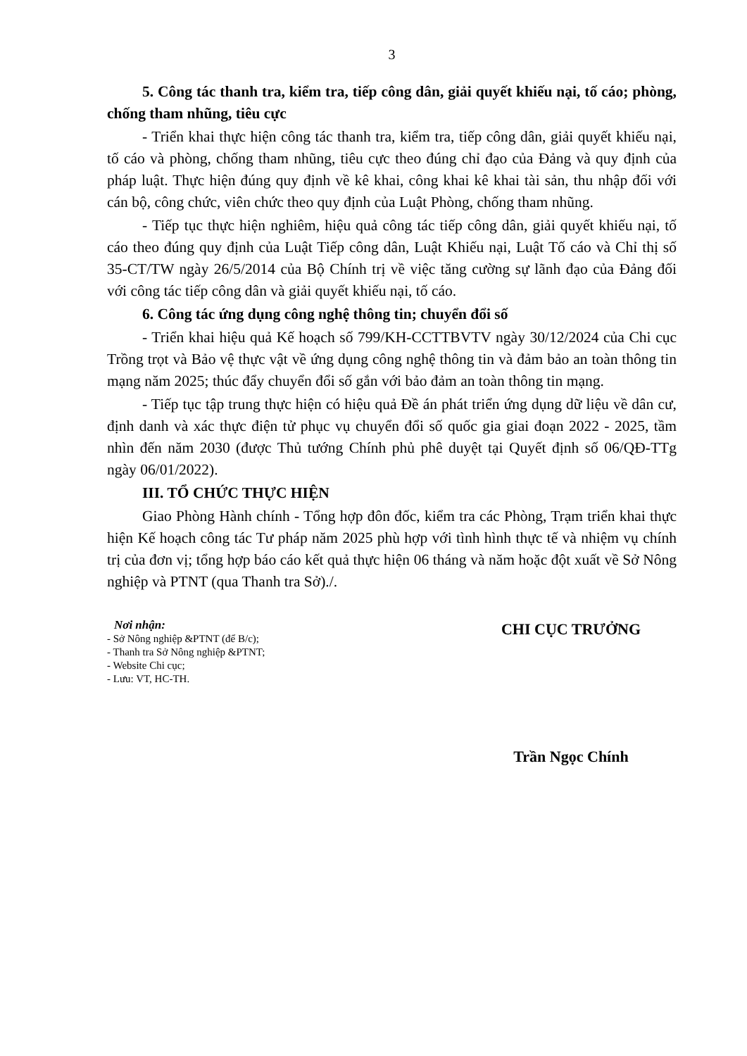3
5. Công tác thanh tra, kiểm tra, tiếp công dân, giải quyết khiếu nại, tố cáo; phòng, chống tham nhũng, tiêu cực
- Triển khai thực hiện công tác thanh tra, kiểm tra, tiếp công dân, giải quyết khiếu nại, tố cáo và phòng, chống tham nhũng, tiêu cực theo đúng chỉ đạo của Đảng và quy định của pháp luật. Thực hiện đúng quy định về kê khai, công khai kê khai tài sản, thu nhập đối với cán bộ, công chức, viên chức theo quy định của Luật Phòng, chống tham nhũng.
- Tiếp tục thực hiện nghiêm, hiệu quả công tác tiếp công dân, giải quyết khiếu nại, tố cáo theo đúng quy định của Luật Tiếp công dân, Luật Khiếu nại, Luật Tố cáo và Chỉ thị số 35-CT/TW ngày 26/5/2014 của Bộ Chính trị về việc tăng cường sự lãnh đạo của Đảng đối với công tác tiếp công dân và giải quyết khiếu nại, tố cáo.
6. Công tác ứng dụng công nghệ thông tin; chuyển đổi số
- Triển khai hiệu quả Kế hoạch số 799/KH-CCTTBVTV ngày 30/12/2024 của Chi cục Trồng trọt và Bảo vệ thực vật về ứng dụng công nghệ thông tin và đảm bảo an toàn thông tin mạng năm 2025; thúc đẩy chuyển đổi số gắn với bảo đảm an toàn thông tin mạng.
- Tiếp tục tập trung thực hiện có hiệu quả Đề án phát triển ứng dụng dữ liệu về dân cư, định danh và xác thực điện tử phục vụ chuyển đổi số quốc gia giai đoạn 2022 - 2025, tầm nhìn đến năm 2030 (được Thủ tướng Chính phủ phê duyệt tại Quyết định số 06/QĐ-TTg ngày 06/01/2022).
III. TỔ CHỨC THỰC HIỆN
Giao Phòng Hành chính - Tổng hợp đôn đốc, kiểm tra các Phòng, Trạm triển khai thực hiện Kế hoạch công tác Tư pháp năm 2025 phù hợp với tình hình thực tế và nhiệm vụ chính trị của đơn vị; tổng hợp báo cáo kết quả thực hiện 06 tháng và năm hoặc đột xuất về Sở Nông nghiệp và PTNT (qua Thanh tra Sở)./.
Nơi nhận:
- Sở Nông nghiệp &PTNT (để B/c);
- Thanh tra Sở Nông nghiệp &PTNT;
- Website Chi cục;
- Lưu: VT, HC-TH.
CHI CỤC TRƯỞNG
Trần Ngọc Chính